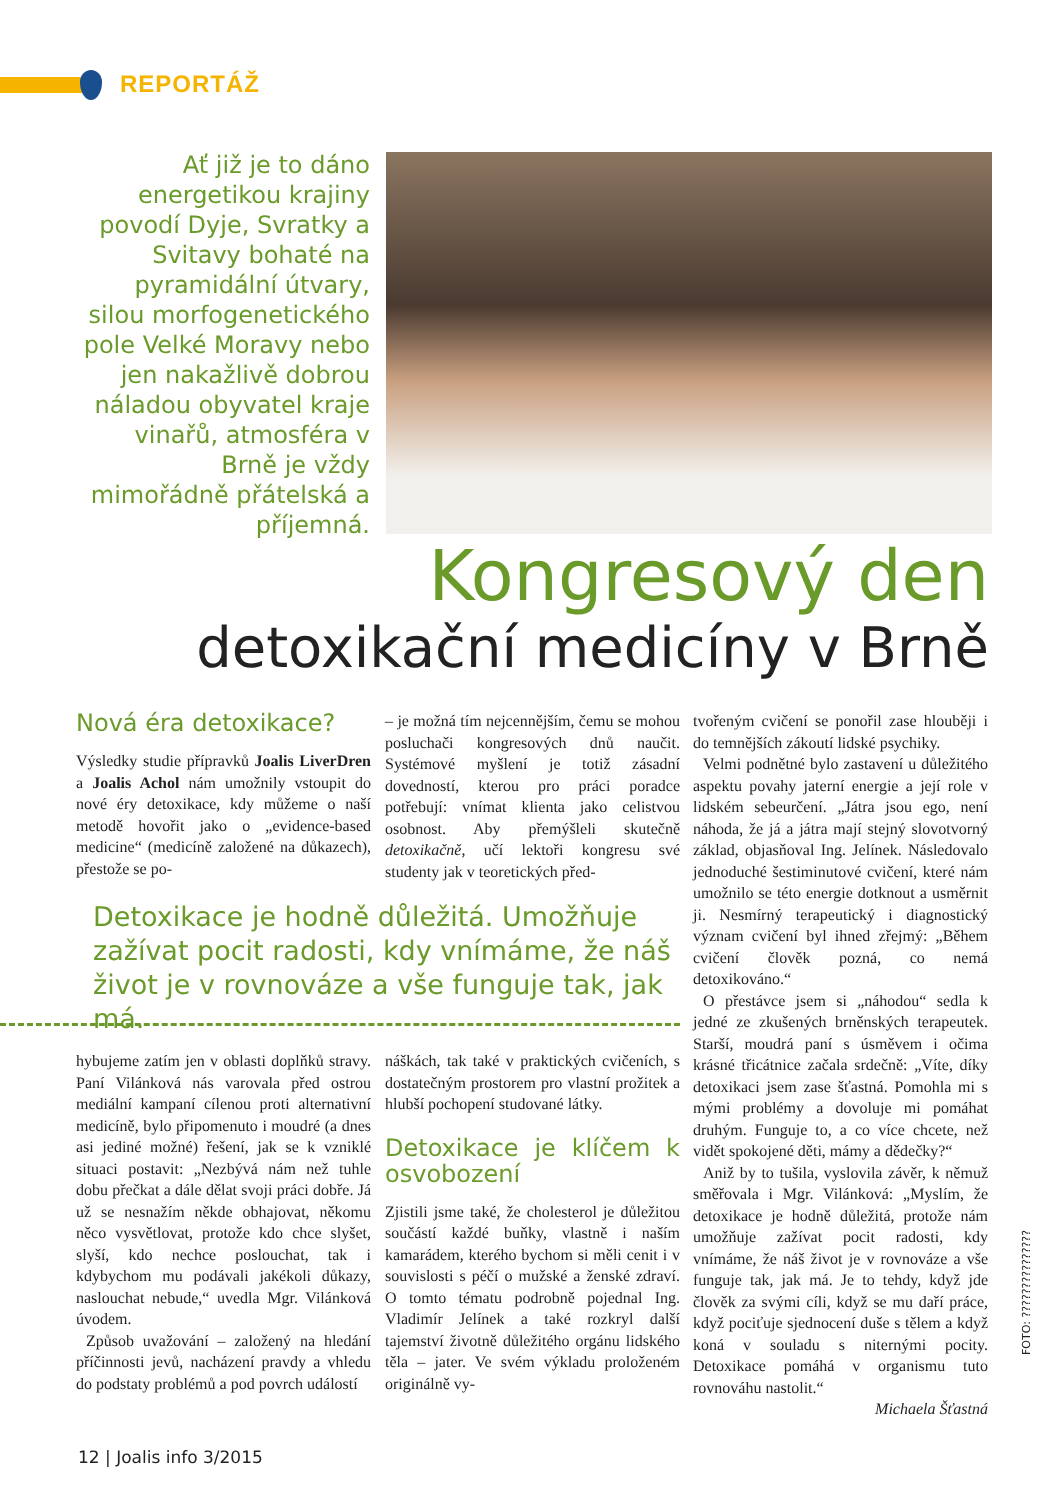REPORTÁŽ
Ať již je to dáno energetikou krajiny povodí Dyje, Svratky a Svitavy bohaté na pyramidální útvary, silou morfogenetického pole Velké Moravy nebo jen nakažlivě dobrou náladou obyvatel kraje vinařů, atmosféra v Brně je vždy mimořádně přátelská a příjemná.
Kongresový den
detoxikační medicíny v Brně
Nová éra detoxikace?
Výsledky studie přípravků Joalis LiverDren a Joalis Achol nám umožnily vstoupit do nové éry detoxikace, kdy můžeme o naší metodě hovořit jako o „evidence-based medicine“ (medicíně založené na důkazech), přestože se po-
– je možná tím nejcennějším, čemu se mohou posluchači kongresových dnů naučit. Systémové myšlení je totiž zásadní dovedností, kterou pro práci poradce potřebují: vnímat klienta jako celistvou osobnost. Aby přemýšleli skutečně detoxikačně, učí lektoři kongresu své studenty jak v teoretických před-
Detoxikace je hodně důležitá. Umožňuje zažívat pocit radosti, kdy vnímáme, že náš život je v rovnováze a vše funguje tak, jak má.
hybujeme zatím jen v oblasti doplňků stravy. Paní Vilánková nás varovala před ostrou mediální kampaní cílenou proti alternativní medicíně, bylo připomenuto i moudré (a dnes asi jediné možné) řešení, jak se k vzniklé situaci postavit: „Nezbývá nám než tuhle dobu přečkat a dále dělat svoji práci dobře. Já už se nesnažím někde obhajovat, někomu něco vysvětlovat, protože kdo chce slyšet, slyší, kdo nechce poslouchat, tak i kdybychom mu podávali jakékoli důkazy, naslouchat nebude,“ uvedla Mgr. Vilánková úvodem.
Způsob uvažování – založený na hledání příčinnosti jevů, nacházení pravdy a vhledu do podstaty problémů a pod povrch událostí
náškách, tak také v praktických cvičeních, s dostatečným prostorem pro vlastní prožitek a hlubší pochopení studované látky.
Detoxikace je klíčem k osvobození
Zjistili jsme také, že cholesterol je důležitou součástí každé buňky, vlastně i naším kamarádem, kterého bychom si měli cenit i v souvislosti s péčí o mužské a ženské zdraví. O tomto tématu podrobně pojednal Ing. Vladimír Jelínek a také rozkryl další tajemství životně důležitého orgánu lidského těla – jater. Ve svém výkladu proloženém originálně vy-
tvořeným cvičení se ponořil zase hlouběji i do temnějších zákoutí lidské psychiky.
Velmi podnětné bylo zastavení u důležitého aspektu povahy jaterní energie a její role v lidském sebeurčení. „Játra jsou ego, není náhoda, že já a játra mají stejný slovotvorný základ, objasňoval Ing. Jelínek. Následovalo jednoduché šestiminutové cvičení, které nám umožnilo se této energie dotknout a usměrnit ji. Nesmírný terapeutický i diagnostický význam cvičení byl ihned zřejmý: „Během cvičení člověk pozná, co nemá detoxikováno.“
O přestávce jsem si „náhodou“ sedla k jedné ze zkušených brněnských terapeutek. Starší, moudrá paní s úsměvem i očima krásné třicátnice začala srdečně: „Víte, díky detoxikaci jsem zase šťastná. Pomohla mi s mými problémy a dovoluje mi pomáhat druhým. Funguje to, a co více chcete, než vidět spokojené děti, mámy a dědečky?“
Aniž by to tušila, vyslovila závěr, k němuž směřovala i Mgr. Vilánková: „Myslím, že detoxikace je hodně důležitá, protože nám umožňuje zažívat pocit radosti, kdy vnímáme, že náš život je v rovnováze a vše funguje tak, jak má. Je to tehdy, když jde člověk za svými cíli, když se mu daří práce, když pociťuje sjednocení duše s tělem a když koná v souladu s niternými pocity. Detoxikace pomáhá v organismu tuto rovnováhu nastolit.“
Michaela Šťastná
FOTO: ???????????????
12 | Joalis info 3/2015